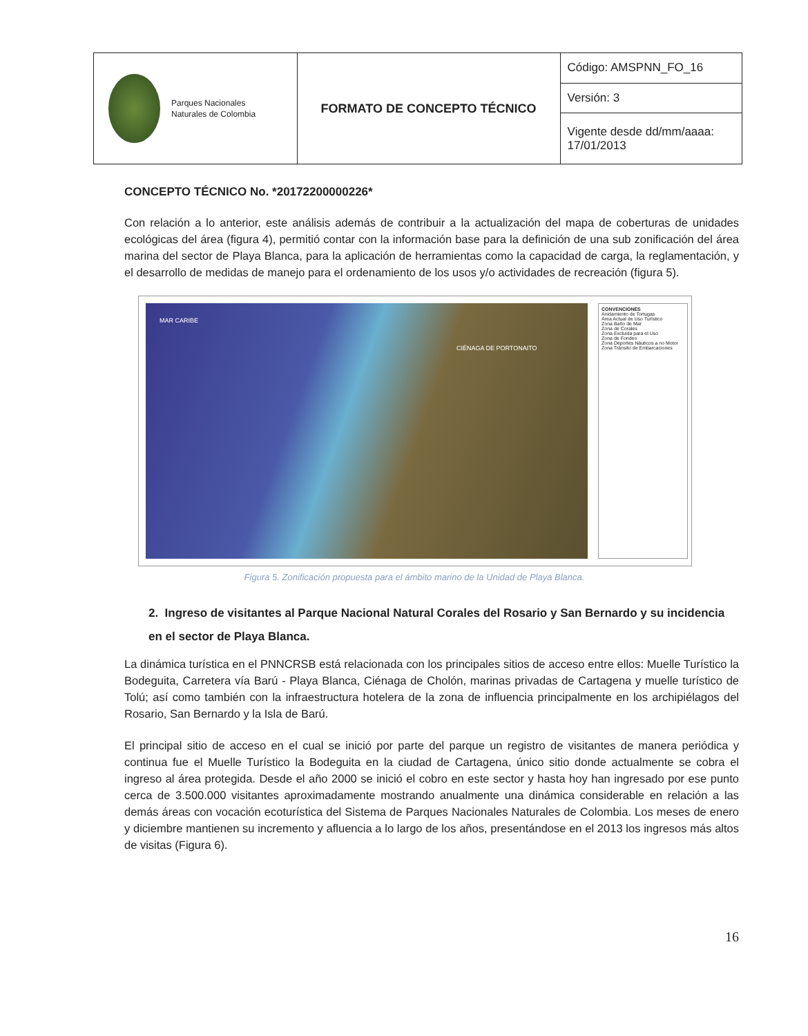| Parques Nacionales Naturales de Colombia | FORMATO DE CONCEPTO TÉCNICO | Código: AMSPNN_FO_16 |
| | | Versión: 3 |
| | | Vigente desde dd/mm/aaaa: 17/01/2013 |
CONCEPTO TÉCNICO No. *20172200000226*
Con relación a lo anterior, este análisis además de contribuir a la actualización del mapa de coberturas de unidades ecológicas del área (figura 4), permitió contar con la información base para la definición de una sub zonificación del área marina del sector de Playa Blanca, para la aplicación de herramientas como la capacidad de carga, la reglamentación, y el desarrollo de medidas de manejo para el ordenamiento de los usos y/o actividades de recreación (figura 5).
MAR CARIBE
CIÉNAGA DE PORTONAITO
CONVENCIONES
Anidamiento de Tortugas
Área Actual de Uso Turístico
Zona Baño de Mar
Zona de Corales
Zona Excluida para el Uso
Zona de Fondeo
Zona Deportes Náuticos a no Motor
Zona Tránsito de Embarcaciones
Figura 5. Zonificación propuesta para el ámbito marino de la Unidad de Playa Blanca.
2. Ingreso de visitantes al Parque Nacional Natural Corales del Rosario y San Bernardo y su incidencia en el sector de Playa Blanca.
La dinámica turística en el PNNCRSB está relacionada con los principales sitios de acceso entre ellos: Muelle Turístico la Bodeguita, Carretera vía Barú - Playa Blanca, Ciénaga de Cholón, marinas privadas de Cartagena y muelle turístico de Tolú; así como también con la infraestructura hotelera de la zona de influencia principalmente en los archipiélagos del Rosario, San Bernardo y la Isla de Barú.
El principal sitio de acceso en el cual se inició por parte del parque un registro de visitantes de manera periódica y continua fue el Muelle Turístico la Bodeguita en la ciudad de Cartagena, único sitio donde actualmente se cobra el ingreso al área protegida. Desde el año 2000 se inició el cobro en este sector y hasta hoy han ingresado por ese punto cerca de 3.500.000 visitantes aproximadamente mostrando anualmente una dinámica considerable en relación a las demás áreas con vocación ecoturística del Sistema de Parques Nacionales Naturales de Colombia. Los meses de enero y diciembre mantienen su incremento y afluencia a lo largo de los años, presentándose en el 2013 los ingresos más altos de visitas (Figura 6).
16